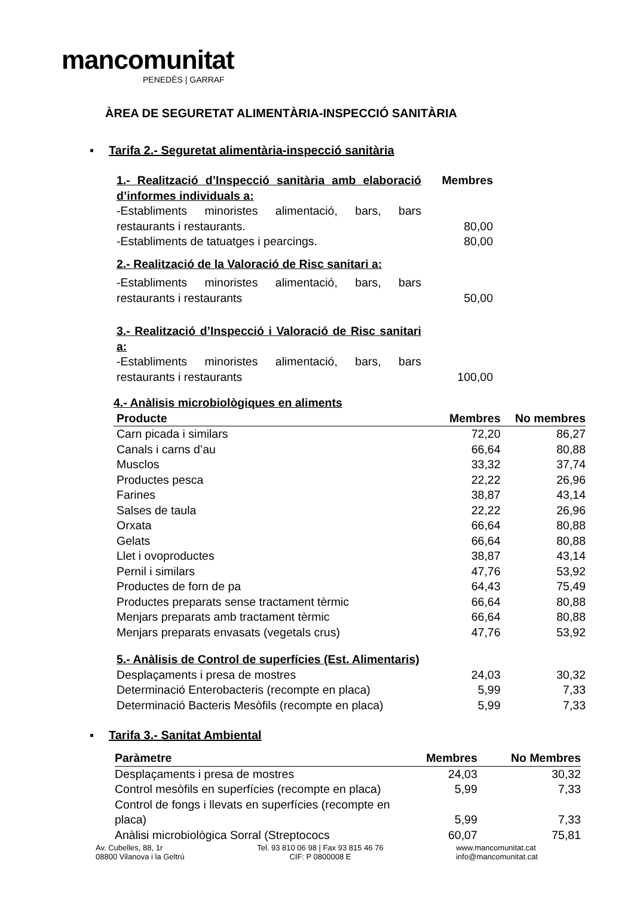mancomunitat
PENEDÈS | GARRAF
ÀREA DE SEGURETAT ALIMENTÀRIA-INSPECCIÓ SANITÀRIA
▪ Tarifa 2.- Seguretat alimentària-inspecció sanitària
| 1.- Realització d’Inspecció sanitària amb elaboració d’informes individuals a: | Membres |
| -Establiments minoristes alimentació, bars, bars restaurants i restaurants. | 80,00 |
| -Establiments de tatuatges i pearcings. | 80,00 |
| 2.- Realització de la Valoració de Risc sanitari a: | |
| -Establiments minoristes alimentació, bars, bars restaurants i restaurants | 50,00 |
| 3.- Realització d’Inspecció i Valoració de Risc sanitari a: | |
| -Establiments minoristes alimentació, bars, bars restaurants i restaurants | 100,00 |
| 4.- Anàlisis microbiològiques en aliments | | |
| Producte | Membres | No membres |
| Carn picada i similars | 72,20 | 86,27 |
| Canals i carns d’au | 66,64 | 80,88 |
| Musclos | 33,32 | 37,74 |
| Productes pesca | 22,22 | 26,96 |
| Farines | 38,87 | 43,14 |
| Salses de taula | 22,22 | 26,96 |
| Orxata | 66,64 | 80,88 |
| Gelats | 66,64 | 80,88 |
| Llet i ovoproductes | 38,87 | 43,14 |
| Pernil i similars | 47,76 | 53,92 |
| Productes de forn de pa | 64,43 | 75,49 |
| Productes preparats sense tractament tèrmic | 66,64 | 80,88 |
| Menjars preparats amb tractament tèrmic | 66,64 | 80,88 |
| Menjars preparats envasats (vegetals crus) | 47,76 | 53,92 |
| 5.- Anàlisis de Control de superfícies (Est. Alimentaris) | | |
| Desplaçaments i presa de mostres | 24,03 | 30,32 |
| Determinació Enterobacteris (recompte en placa) | 5,99 | 7,33 |
| Determinació Bacteris Mesòfils (recompte en placa) | 5,99 | 7,33 |
▪ Tarifa 3.- Sanitat Ambiental
| Paràmetre | Membres | No Membres |
| --- | --- | --- |
| Desplaçaments i presa de mostres | 24,03 | 30,32 |
| Control mesòfils en superfícies (recompte en placa) | 5,99 | 7,33 |
| Control de fongs i llevats en superfícies (recompte en placa) | 5,99 | 7,33 |
| Anàlisi microbiològica Sorral (Streptococs | 60,07 | 75,81 |
Av. Cubelles, 88, 1r
08800 Vilanova i la Geltrú
Tel. 93 810 06 98 | Fax 93 815 46 76
CIF: P 0800008 E
www.mancomunitat.cat
info@mancomunitat.cat